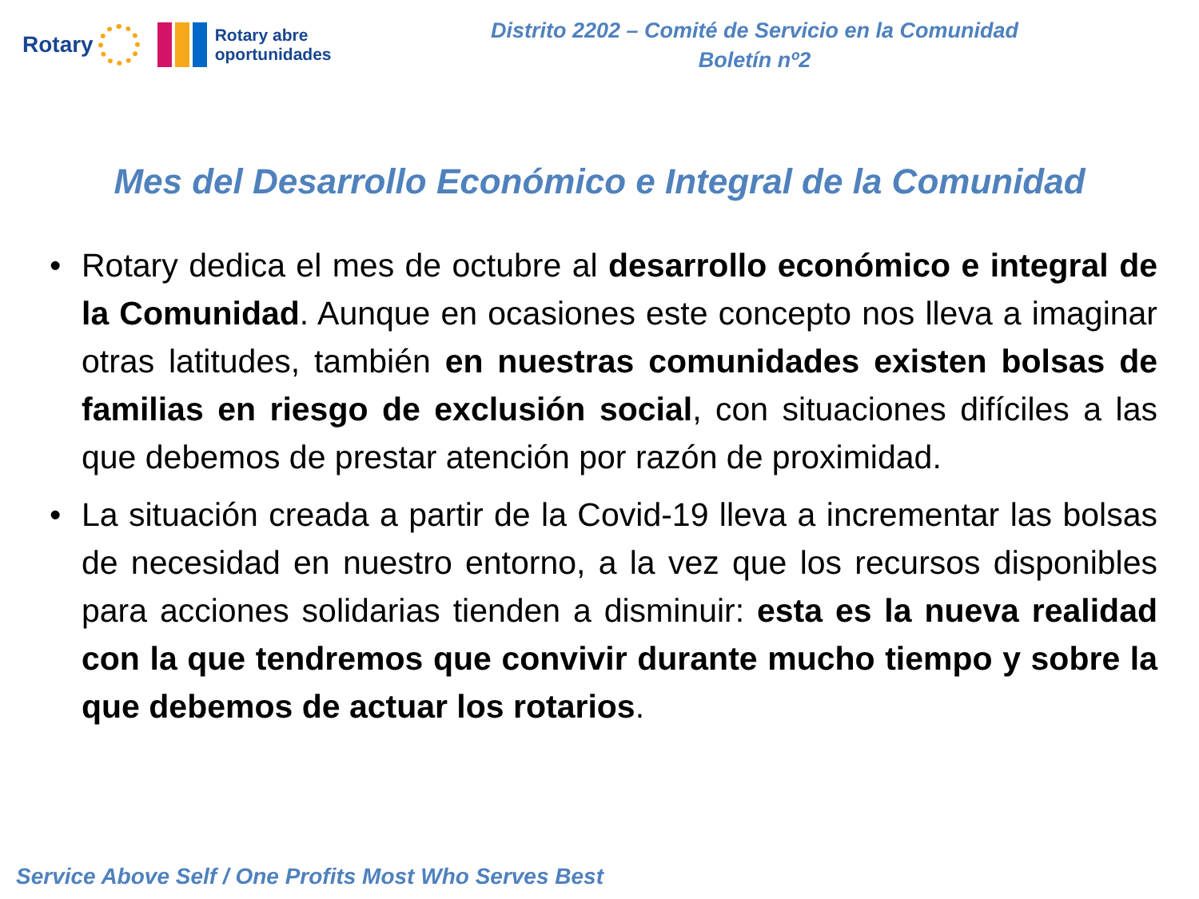Rotary
Rotary abre
oportunidades
Distrito 2202 – Comité de Servicio en la Comunidad
Boletín nº2
Mes del Desarrollo Económico e Integral de la Comunidad
• Rotary dedica el mes de octubre al desarrollo económico e integral de la Comunidad. Aunque en ocasiones este concepto nos lleva a imaginar otras latitudes, también en nuestras comunidades existen bolsas de familias en riesgo de exclusión social, con situaciones difíciles a las que debemos de prestar atención por razón de proximidad.
• La situación creada a partir de la Covid-19 lleva a incrementar las bolsas de necesidad en nuestro entorno, a la vez que los recursos disponibles para acciones solidarias tienden a disminuir: esta es la nueva realidad con la que tendremos que convivir durante mucho tiempo y sobre la que debemos de actuar los rotarios.
Service Above Self / One Profits Most Who Serves Best